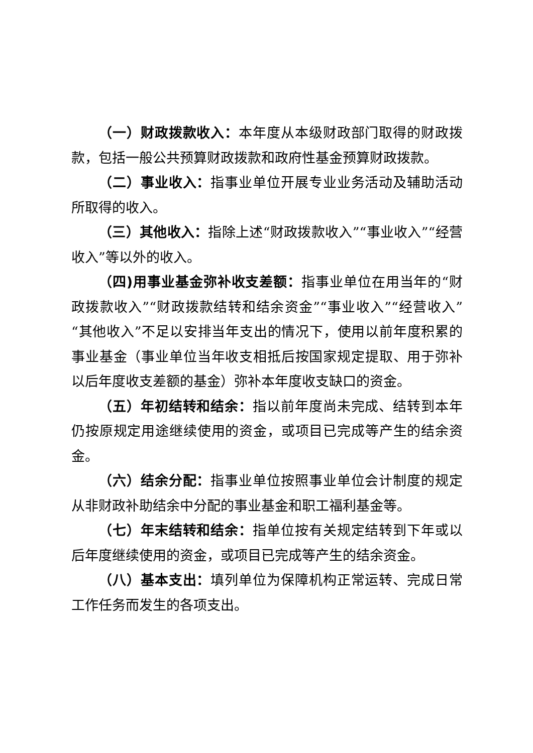（一）财政拨款收入：本年度从本级财政部门取得的财政拨款，包括一般公共预算财政拨款和政府性基金预算财政拨款。
（二）事业收入：指事业单位开展专业业务活动及辅助活动所取得的收入。
（三）其他收入：指除上述“财政拨款收入”“事业收入”“经营收入”等以外的收入。
（四)用事业基金弥补收支差额：指事业单位在用当年的“财政拨款收入”“财政拨款结转和结余资金”“事业收入”“经营收入”“其他收入”不足以安排当年支出的情况下，使用以前年度积累的事业基金（事业单位当年收支相抵后按国家规定提取、用于弥补以后年度收支差额的基金）弥补本年度收支缺口的资金。
（五）年初结转和结余：指以前年度尚未完成、结转到本年仍按原规定用途继续使用的资金，或项目已完成等产生的结余资金。
（六）结余分配：指事业单位按照事业单位会计制度的规定从非财政补助结余中分配的事业基金和职工福利基金等。
（七）年末结转和结余：指单位按有关规定结转到下年或以后年度继续使用的资金，或项目已完成等产生的结余资金。
（八）基本支出：填列单位为保障机构正常运转、完成日常工作任务而发生的各项支出。